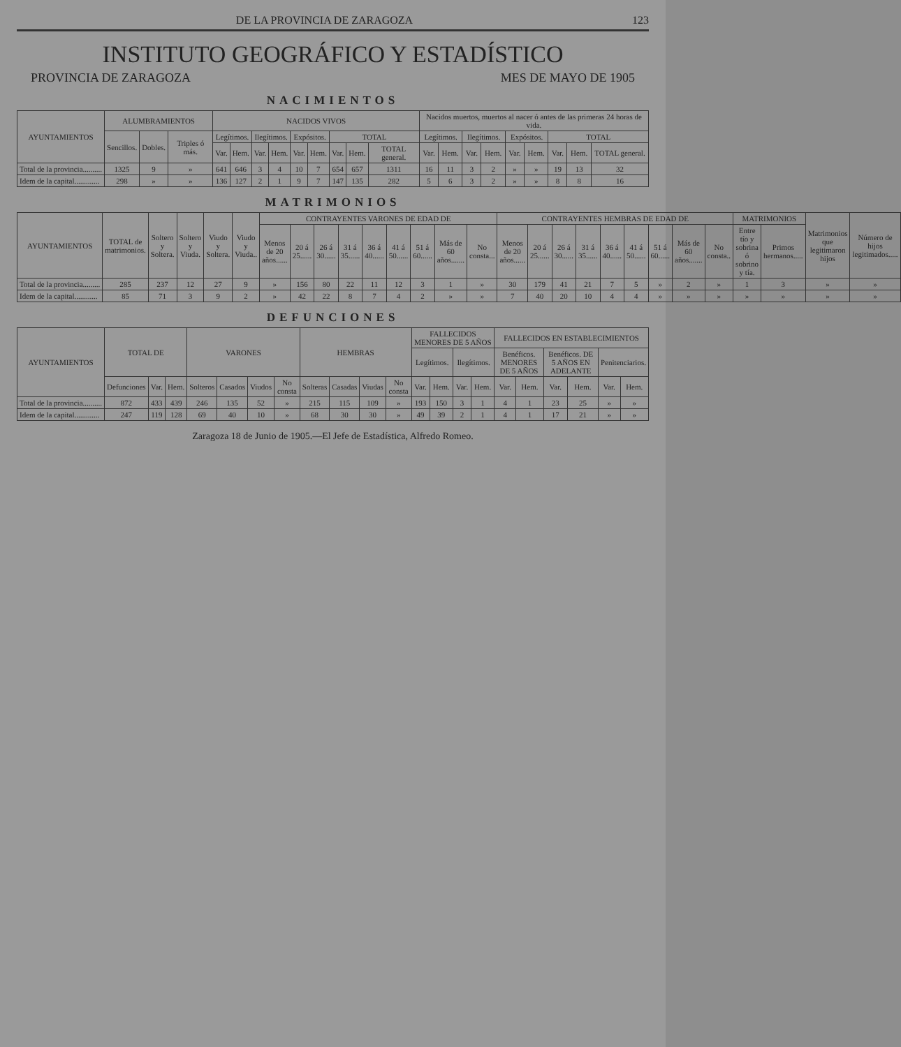DE LA PROVINCIA DE ZARAGOZA 123
INSTITUTO GEOGRÁFICO Y ESTADÍSTICO
PROVINCIA DE ZARAGOZA MES DE MAYO DE 1905
NACIMIENTOS
| AYUNTAMIENTOS | ALUMBRAMIENTOS | | | NACIDOS VIVOS | | | | | | | | | Nacidos muertos, muertos al nacer ó antes de las primeras 24 horas de vida. | | | | | | | | |
| --- | --- | --- | --- | --- | --- | --- | --- | --- | --- | --- | --- | --- | --- | --- | --- | --- | --- | --- | --- | --- | --- |
| | Sencillos. | Dobles. | Triples ó más. | Legítimos. | | Ilegítimos. | | Expósitos. | | TOTAL | | | Legítimos. | | Ilegítimos. | | Expósitos. | | TOTAL | | |
| | | | | Var. | Hem. | Var. | Hem. | Var. | Hem. | Var. | Hem. | TOTAL general. | Var. | Hem. | Var. | Hem. | Var. | Hem. | Var. | Hem. | TOTAL general. |
| Total de la provincia.......... | 1325 | 9 | » | 641 | 646 | 3 | 4 | 10 | 7 | 654 | 657 | 1311 | 16 | 11 | 3 | 2 | » | » | 19 | 13 | 32 |
| Idem de la capital............. | 298 | » | » | 136 | 127 | 2 | 1 | 9 | 7 | 147 | 135 | 282 | 5 | 6 | 3 | 2 | » | » | 8 | 8 | 16 |
MATRIMONIOS
| AYUNTAMIENTOS | TOTAL de matrimonios. | Soltero y Soltera. | Soltero y Viuda. | Viudo y Soltera. | Viudo y Viuda.. | CONTRAYENTES VARONES DE EDAD DE | | | | | | | | | CONTRAYENTES HEMBRAS DE EDAD DE | | | | | | | | | MATRIMONIOS | | Matrimonios que legitimaron hijos | Número de hijos legitimados..... |
| --- | --- | --- | --- | --- | --- | --- | --- | --- | --- | --- | --- | --- | --- | --- | --- | --- | --- | --- | --- | --- | --- | --- | --- | --- | --- | --- | --- |
| | | | | | | Menos de 20 años...... | 20 á 25...... | 26 á 30...... | 31 á 35...... | 36 á 40...... | 41 á 50...... | 51 á 60...... | Más de 60 años....... | No consta... | Menos de 20 años...... | 20 á 25...... | 26 á 30...... | 31 á 35...... | 36 á 40...... | 41 á 50...... | 51 á 60...... | Más de 60 años....... | No consta.. | Entre tío y sobrina ó sobrino y tía. | Primos hermanos..... | | |
| Total de la provincia......... | 285 | 237 | 12 | 27 | 9 | » | 156 | 80 | 22 | 11 | 12 | 3 | 1 | » | 30 | 179 | 41 | 21 | 7 | 5 | » | 2 | » | 1 | 3 | » | » |
| Idem de la capital............ | 85 | 71 | 3 | 9 | 2 | » | 42 | 22 | 8 | 7 | 4 | 2 | » | » | 7 | 40 | 20 | 10 | 4 | 4 | » | » | » | » | » | » | » |
DEFUNCIONES
| AYUNTAMIENTOS | TOTAL DE | | | VARONES | | | | HEMBRAS | | | | FALLECIDOS MENORES DE 5 AÑOS | | | | FALLECIDOS EN ESTABLECIMIENTOS | | | | | |
| --- | --- | --- | --- | --- | --- | --- | --- | --- | --- | --- | --- | --- | --- | --- | --- | --- | --- | --- | --- | --- | --- |
| | | | | | | | | | | | | Legítimos. | | Ilegítimos. | | Benéficos. MENORES DE 5 AÑOS | | Benéficos. DE 5 AÑOS EN ADELANTE | | Penitenciarios. | |
| | Defunciones | Var. | Hem. | Solteros | Casados | Viudos | No consta | Solteras | Casadas | Viudas | No consta | Var. | Hem. | Var. | Hem. | Var. | Hem. | Var. | Hem. | Var. | Hem. |
| Total de la provincia.......... | 872 | 433 | 439 | 246 | 135 | 52 | » | 215 | 115 | 109 | » | 193 | 150 | 3 | 1 | 4 | 1 | 23 | 25 | » | » |
| Idem de la capital............. | 247 | 119 | 128 | 69 | 40 | 10 | » | 68 | 30 | 30 | » | 49 | 39 | 2 | 1 | 4 | 1 | 17 | 21 | » | » |
Zaragoza 18 de Junio de 1905.—El Jefe de Estadística, Alfredo Romeo.